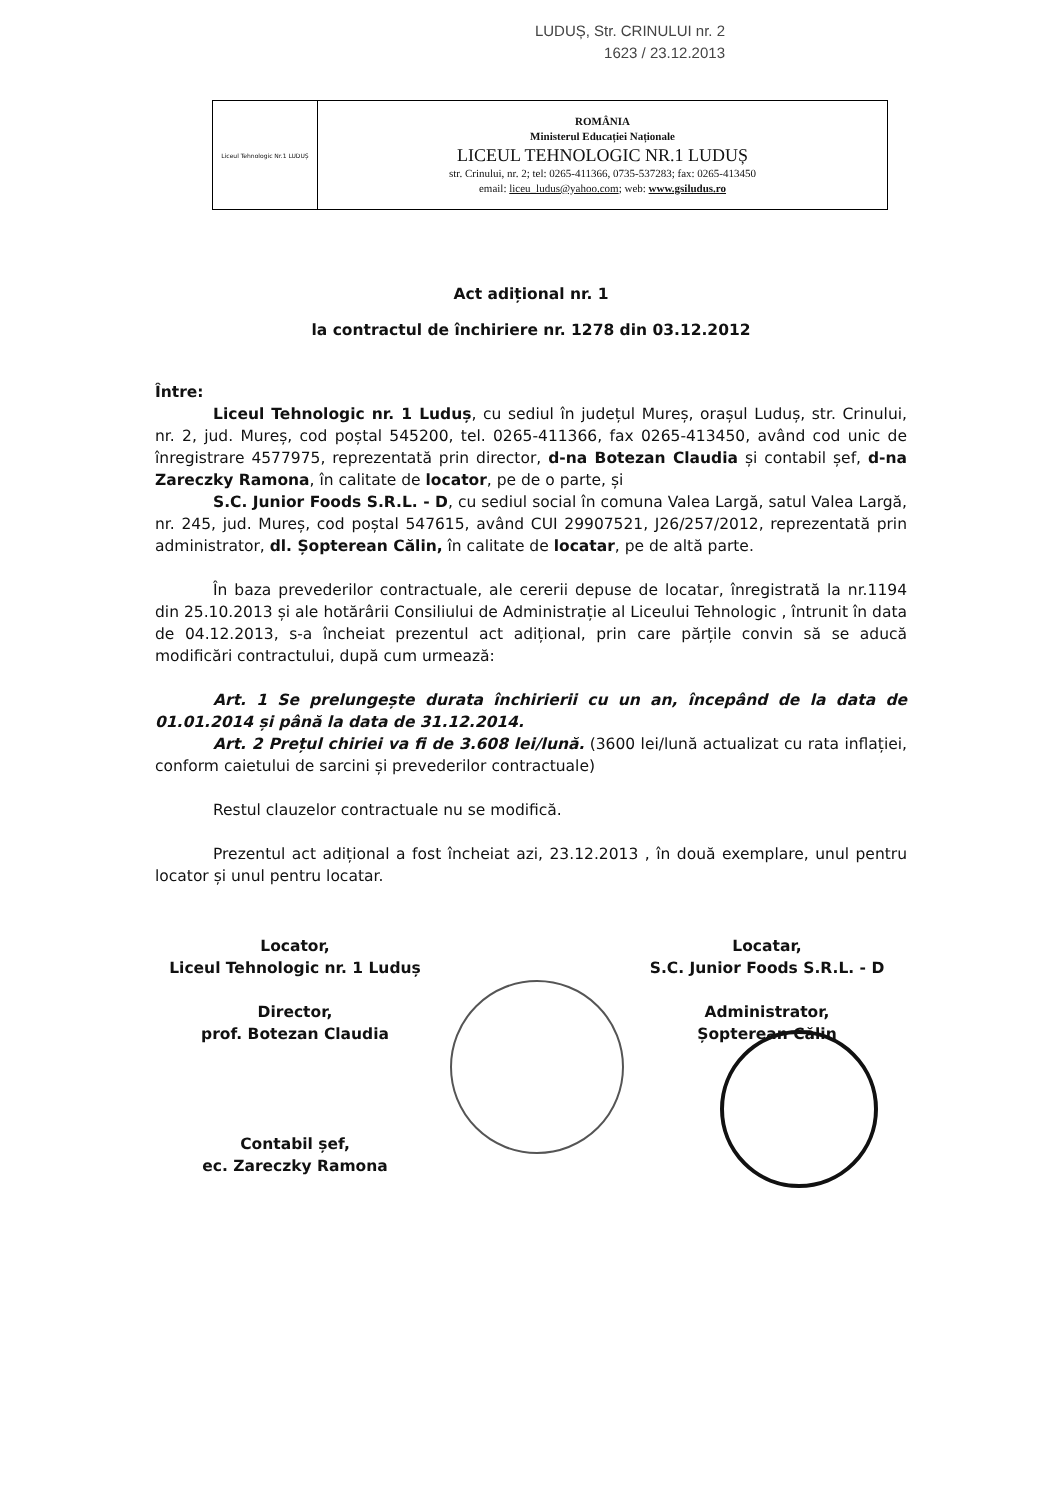LUDUȘ, Str. CRINULUI nr. 2
1623 / 23.12.2013
| Liceul Tehnologic Nr.1 LUDUȘ | ROMÂNIA Ministerul Educației Naționale LICEUL TEHNOLOGIC NR.1 LUDUȘ str. Crinului, nr. 2; tel: 0265-411366, 0735-537283; fax: 0265-413450 email: liceu_ludus@yahoo.com ; web: www.gsiludus.ro |
Act adițional nr. 1
la contractul de închiriere nr. 1278 din 03.12.2012
Între:
Liceul Tehnologic nr. 1 Luduș, cu sediul în județul Mureș, orașul Luduș, str. Crinului, nr. 2, jud. Mureș, cod poștal 545200, tel. 0265-411366, fax 0265-413450, având cod unic de înregistrare 4577975, reprezentată prin director, d-na Botezan Claudia și contabil șef, d-na Zareczky Ramona, în calitate de locator, pe de o parte, și
S.C. Junior Foods S.R.L. - D, cu sediul social în comuna Valea Largă, satul Valea Largă, nr. 245, jud. Mureș, cod poștal 547615, având CUI 29907521, J26/257/2012, reprezentată prin administrator, dl. Șopterean Călin, în calitate de locatar, pe de altă parte.
În baza prevederilor contractuale, ale cererii depuse de locatar, înregistrată la nr.1194 din 25.10.2013 și ale hotărârii Consiliului de Administrație al Liceului Tehnologic , întrunit în data de 04.12.2013, s-a încheiat prezentul act adițional, prin care părțile convin să se aducă modificări contractului, după cum urmează:
Art. 1 Se prelungește durata închirierii cu un an, începând de la data de 01.01.2014 și până la data de 31.12.2014.
Art. 2 Prețul chiriei va fi de 3.608 lei/lună. (3600 lei/lună actualizat cu rata inflației, conform caietului de sarcini și prevederilor contractuale)
Restul clauzelor contractuale nu se modifică.
Prezentul act adițional a fost încheiat azi, 23.12.2013 , în două exemplare, unul pentru locator și unul pentru locatar.
Locator,
Liceul Tehnologic nr. 1 Luduș
Director,
prof. Botezan Claudia
Contabil șef,
ec. Zareczky Ramona
Locatar,
S.C. Junior Foods S.R.L. - D
Administrator,
Șopterean Călin